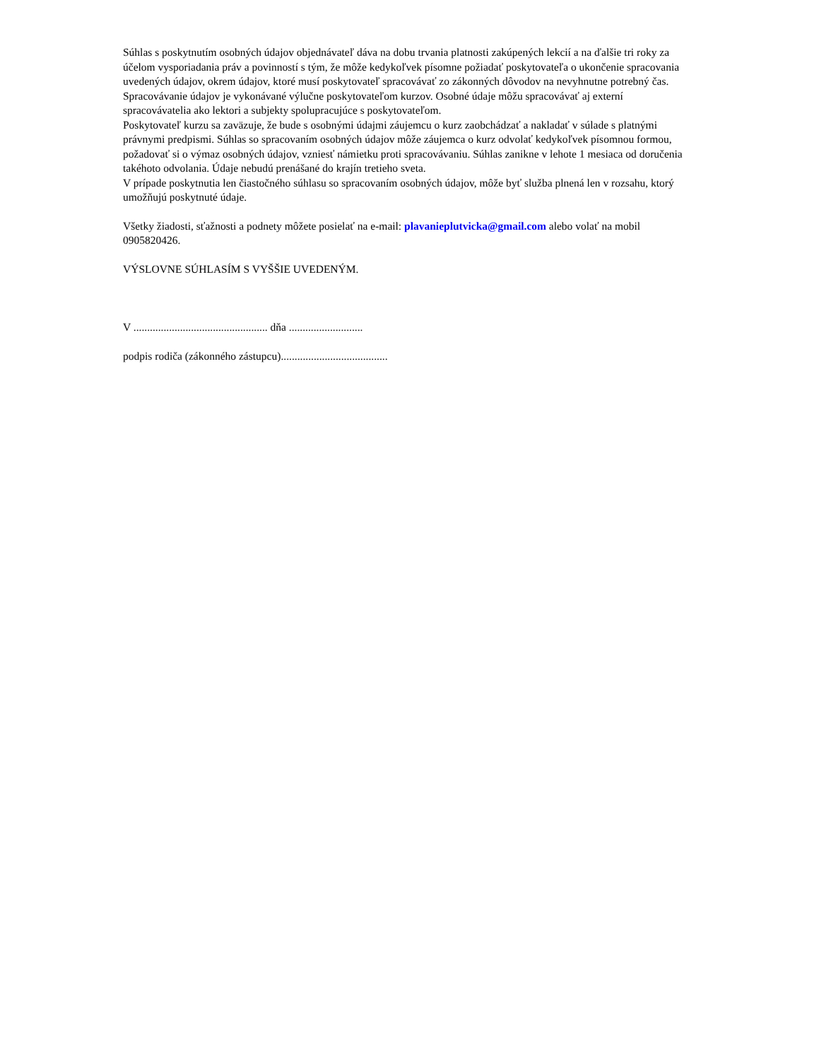Súhlas s poskytnutím osobných údajov objednávateľ dáva na dobu trvania platnosti zakúpených lekcií a na ďalšie tri roky za účelom vysporiadania práv a povinností s tým, že môže kedykoľvek písomne požiadať poskytovateľa o ukončenie spracovania uvedených údajov, okrem údajov, ktoré musí poskytovateľ spracovávať zo zákonných dôvodov na nevyhnutne potrebný čas. Spracovávanie údajov je vykonávané výlučne poskytovateľom kurzov. Osobné údaje môžu spracovávať aj externí spracovávatelia ako lektori a subjekty spolupracujúce s poskytovateľom.
Poskytovateľ kurzu sa zaväzuje, že bude s osobnými údajmi záujemcu o kurz zaobchádzať a nakladať v súlade s platnými právnymi predpismi. Súhlas so spracovaním osobných údajov môže záujemca o kurz odvolať kedykoľvek písomnou formou, požadovať si o výmaz osobných údajov, vzniesť námietku proti spracovávaniu. Súhlas zanikne v lehote 1 mesiaca od doručenia takéhoto odvolania. Údaje nebudú prenášané do krajín tretieho sveta.
V prípade poskytnutia len čiastočného súhlasu so spracovaním osobných údajov, môže byť služba plnená len v rozsahu, ktorý umožňujú poskytnuté údaje.
Všetky žiadosti, sťažnosti a podnety môžete posielať na e-mail: plavanieplutvicka@gmail.com alebo volať na mobil 0905820426.
VÝSLOVNE SÚHLASÍM S VYŠŠIE UVEDENÝM.
V ................................................. dňa ...........................
podpis rodiča (zákonného zástupcu).......................................